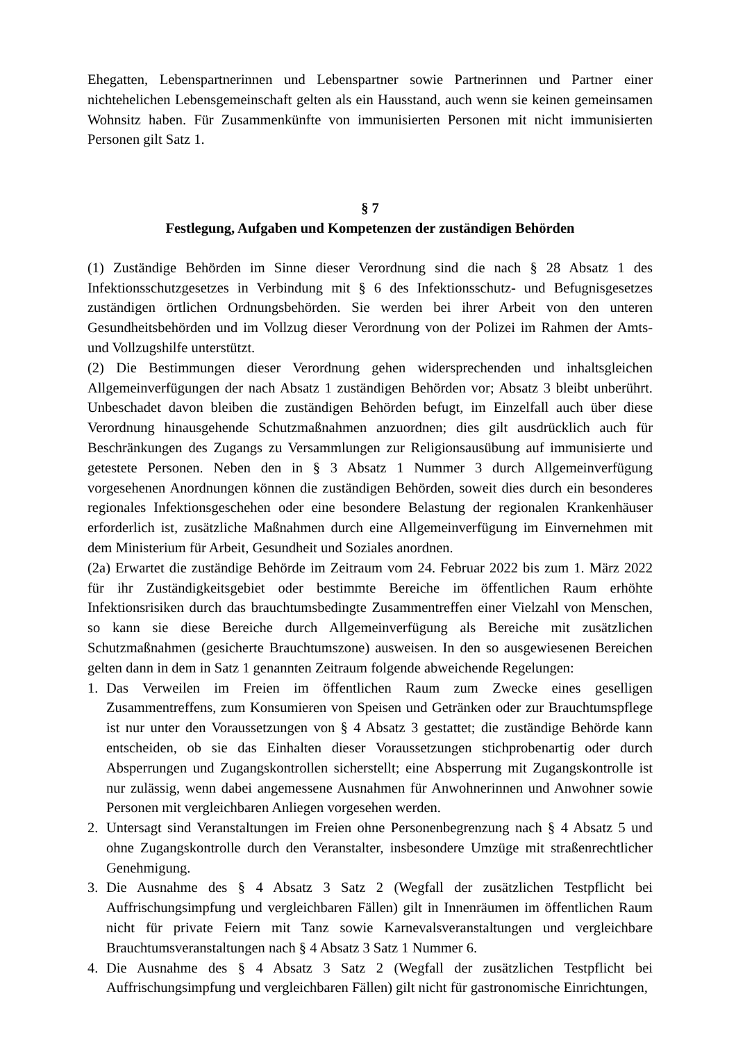Ehegatten, Lebenspartnerinnen und Lebenspartner sowie Partnerinnen und Partner einer nichtehelichen Lebensgemeinschaft gelten als ein Hausstand, auch wenn sie keinen gemeinsamen Wohnsitz haben. Für Zusammenkünfte von immunisierten Personen mit nicht immunisierten Personen gilt Satz 1.
§ 7
Festlegung, Aufgaben und Kompetenzen der zuständigen Behörden
(1) Zuständige Behörden im Sinne dieser Verordnung sind die nach § 28 Absatz 1 des Infektionsschutzgesetzes in Verbindung mit § 6 des Infektionsschutz- und Befugnisgesetzes zuständigen örtlichen Ordnungsbehörden. Sie werden bei ihrer Arbeit von den unteren Gesundheitsbehörden und im Vollzug dieser Verordnung von der Polizei im Rahmen der Amts- und Vollzugshilfe unterstützt.
(2) Die Bestimmungen dieser Verordnung gehen widersprechenden und inhaltsgleichen Allgemeinverfügungen der nach Absatz 1 zuständigen Behörden vor; Absatz 3 bleibt unberührt. Unbeschadet davon bleiben die zuständigen Behörden befugt, im Einzelfall auch über diese Verordnung hinausgehende Schutzmaßnahmen anzuordnen; dies gilt ausdrücklich auch für Beschränkungen des Zugangs zu Versammlungen zur Religionsausübung auf immunisierte und getestete Personen. Neben den in § 3 Absatz 1 Nummer 3 durch Allgemeinverfügung vorgesehenen Anordnungen können die zuständigen Behörden, soweit dies durch ein besonderes regionales Infektionsgeschehen oder eine besondere Belastung der regionalen Krankenhäuser erforderlich ist, zusätzliche Maßnahmen durch eine Allgemeinverfügung im Einvernehmen mit dem Ministerium für Arbeit, Gesundheit und Soziales anordnen.
(2a) Erwartet die zuständige Behörde im Zeitraum vom 24. Februar 2022 bis zum 1. März 2022 für ihr Zuständigkeitsgebiet oder bestimmte Bereiche im öffentlichen Raum erhöhte Infektionsrisiken durch das brauchtumsbedingte Zusammentreffen einer Vielzahl von Menschen, so kann sie diese Bereiche durch Allgemeinverfügung als Bereiche mit zusätzlichen Schutzmaßnahmen (gesicherte Brauchtumszone) ausweisen. In den so ausgewiesenen Bereichen gelten dann in dem in Satz 1 genannten Zeitraum folgende abweichende Regelungen:
1. Das Verweilen im Freien im öffentlichen Raum zum Zwecke eines geselligen Zusammentreffens, zum Konsumieren von Speisen und Getränken oder zur Brauchtumspflege ist nur unter den Voraussetzungen von § 4 Absatz 3 gestattet; die zuständige Behörde kann entscheiden, ob sie das Einhalten dieser Voraussetzungen stichprobenartig oder durch Absperrungen und Zugangskontrollen sicherstellt; eine Absperrung mit Zugangskontrolle ist nur zulässig, wenn dabei angemessene Ausnahmen für Anwohnerinnen und Anwohner sowie Personen mit vergleichbaren Anliegen vorgesehen werden.
2. Untersagt sind Veranstaltungen im Freien ohne Personenbegrenzung nach § 4 Absatz 5 und ohne Zugangskontrolle durch den Veranstalter, insbesondere Umzüge mit straßenrechtlicher Genehmigung.
3. Die Ausnahme des § 4 Absatz 3 Satz 2 (Wegfall der zusätzlichen Testpflicht bei Auffrischungsimpfung und vergleichbaren Fällen) gilt in Innenräumen im öffentlichen Raum nicht für private Feiern mit Tanz sowie Karnevalsveranstaltungen und vergleichbare Brauchtumsveranstaltungen nach § 4 Absatz 3 Satz 1 Nummer 6.
4. Die Ausnahme des § 4 Absatz 3 Satz 2 (Wegfall der zusätzlichen Testpflicht bei Auffrischungsimpfung und vergleichbaren Fällen) gilt nicht für gastronomische Einrichtungen,